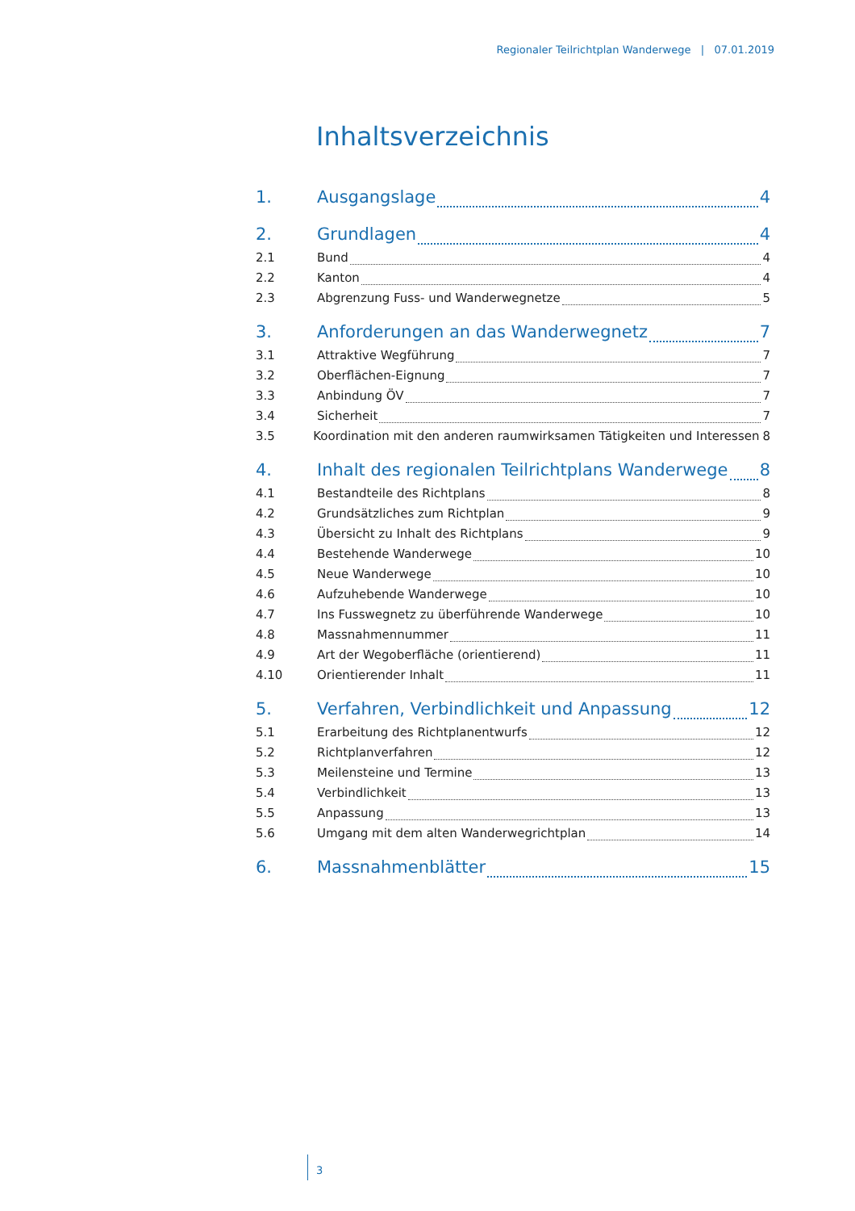Regionaler Teilrichtplan Wanderwege | 07.01.2019
Inhaltsverzeichnis
1. Ausgangslage 4
2. Grundlagen 4
2.1 Bund 4
2.2 Kanton 4
2.3 Abgrenzung Fuss- und Wanderwegnetze 5
3. Anforderungen an das Wanderwegnetz 7
3.1 Attraktive Wegführung 7
3.2 Oberflächen-Eignung 7
3.3 Anbindung ÖV 7
3.4 Sicherheit 7
3.5 Koordination mit den anderen raumwirksamen Tätigkeiten und Interessen 8
4. Inhalt des regionalen Teilrichtplans Wanderwege 8
4.1 Bestandteile des Richtplans 8
4.2 Grundsätzliches zum Richtplan 9
4.3 Übersicht zu Inhalt des Richtplans 9
4.4 Bestehende Wanderwege 10
4.5 Neue Wanderwege 10
4.6 Aufzuhebende Wanderwege 10
4.7 Ins Fusswegnetz zu überführende Wanderwege 10
4.8 Massnahmennummer 11
4.9 Art der Wegoberfläche (orientierend) 11
4.10 Orientierender Inhalt 11
5. Verfahren, Verbindlichkeit und Anpassung 12
5.1 Erarbeitung des Richtplanentwurfs 12
5.2 Richtplanverfahren 12
5.3 Meilensteine und Termine 13
5.4 Verbindlichkeit 13
5.5 Anpassung 13
5.6 Umgang mit dem alten Wanderwegrichtplan 14
6. Massnahmenblätter 15
3